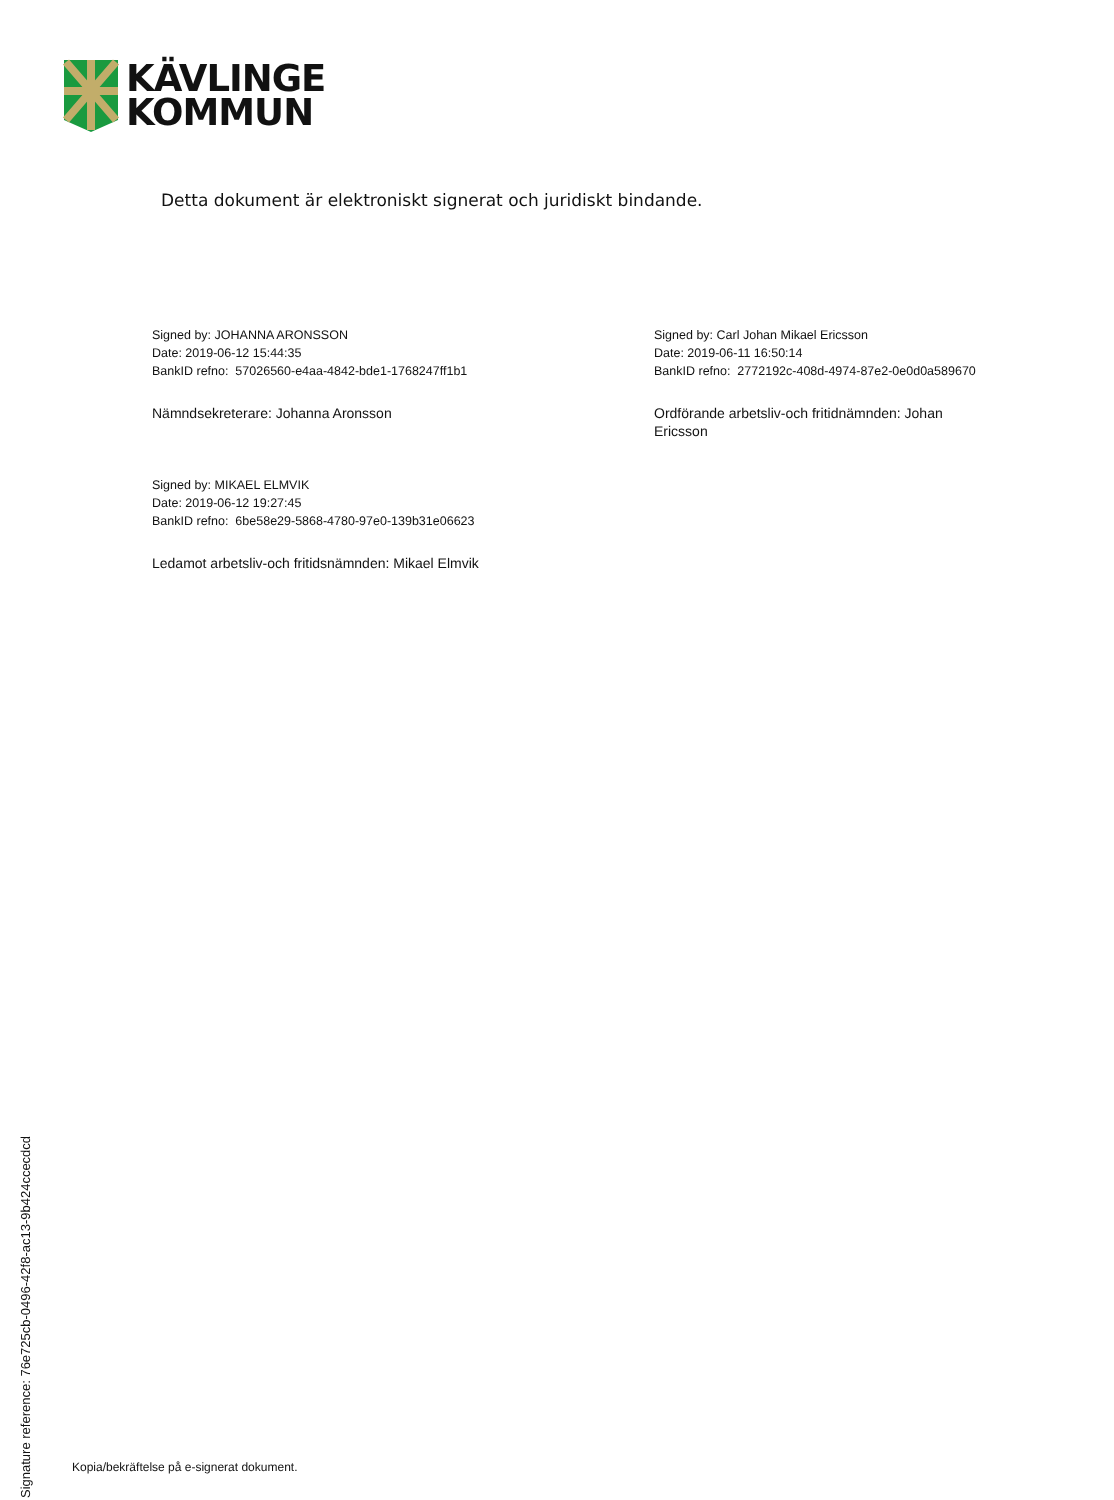KÄVLINGE
KOMMUN
Detta dokument är elektroniskt signerat och juridiskt bindande.
Signed by: JOHANNA ARONSSON
Date: 2019-06-12 15:44:35
BankID refno: 57026560-e4aa-4842-bde1-1768247ff1b1
Nämndsekreterare: Johanna Aronsson
Signed by: Carl Johan Mikael Ericsson
Date: 2019-06-11 16:50:14
BankID refno: 2772192c-408d-4974-87e2-0e0d0a589670
Ordförande arbetsliv-och fritidnämnden: Johan Ericsson
Signed by: MIKAEL ELMVIK
Date: 2019-06-12 19:27:45
BankID refno: 6be58e29-5868-4780-97e0-139b31e06623
Ledamot arbetsliv-och fritidsnämnden: Mikael Elmvik
Signature reference: 76e725cb-0496-42f8-ac13-9b424ccecdcd
Kopia/bekräftelse på e-signerat dokument.